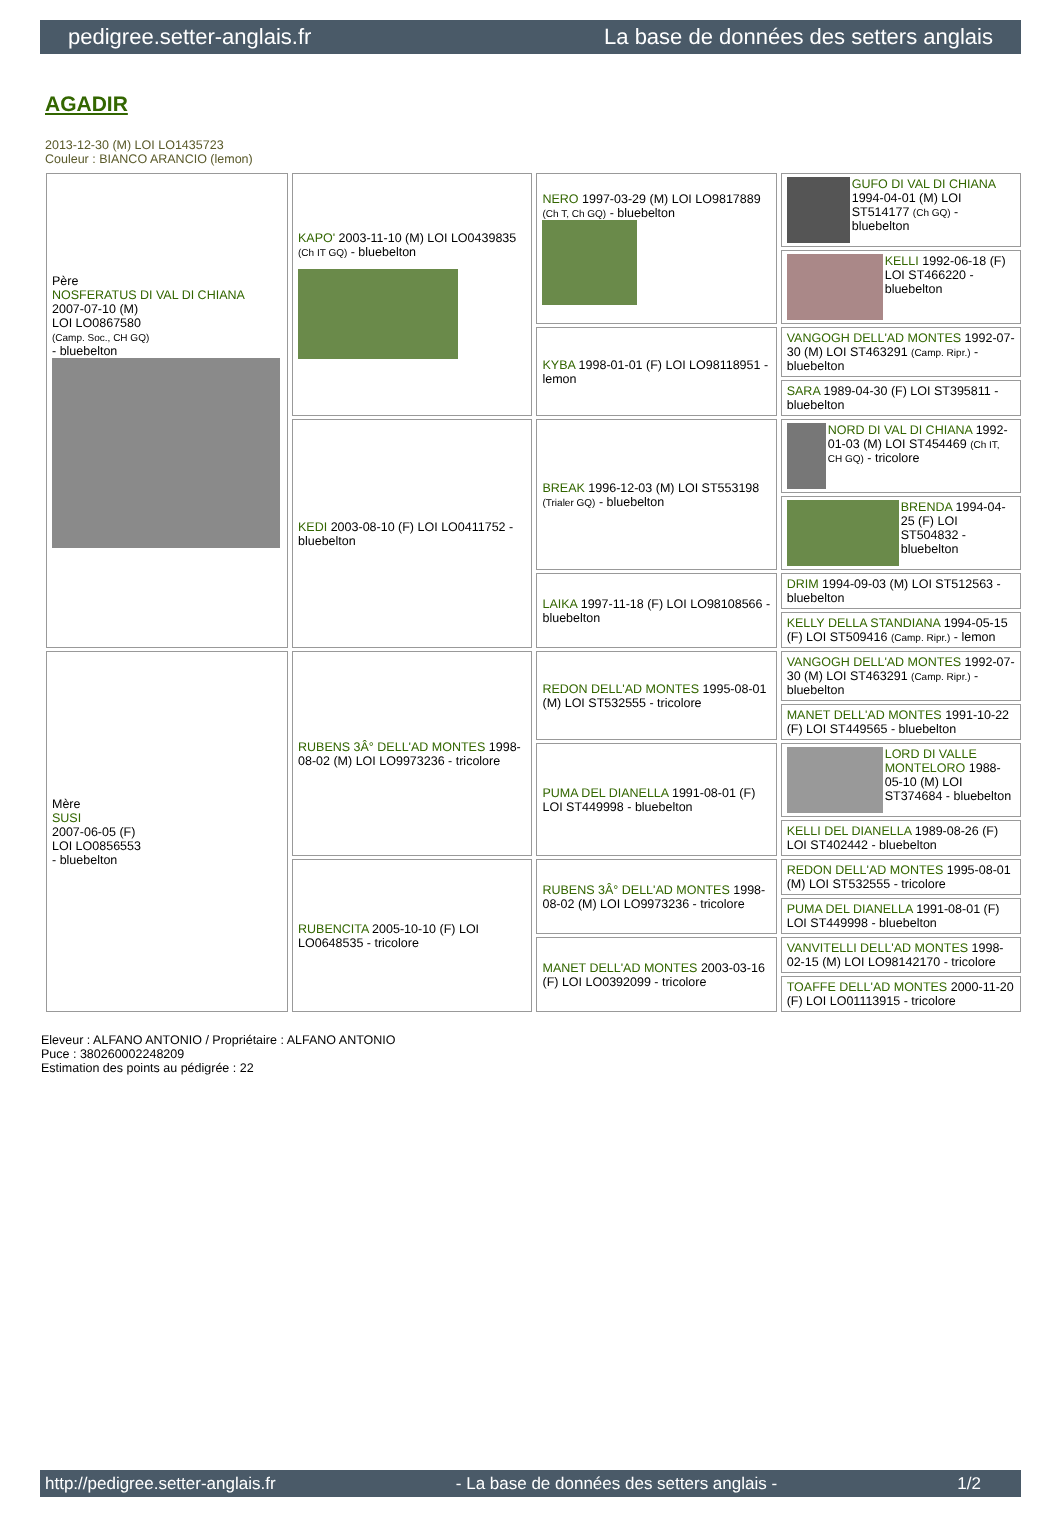pedigree.setter-anglais.fr La base de données des setters anglais
AGADIR
2013-12-30 (M) LOI LO1435723
Couleur : BIANCO ARANCIO (lemon)
| Père NOSFERATUS DI VAL DI CHIANA 2007-07-10 (M) LOI LO0867580 (Camp. Soc., CH GQ) - bluebelton | KAPO' 2003-11-10 (M) LOI LO0439835 (Ch IT GQ) - bluebelton | NERO 1997-03-29 (M) LOI LO9817889 (Ch T, Ch GQ) - bluebelton | GUFO DI VAL DI CHIANA 1994-04-01 (M) LOI ST514177 (Ch GQ) - bluebelton |
| | | | KELLI 1992-06-18 (F) LOI ST466220 - bluebelton |
| | | KYBA 1998-01-01 (F) LOI LO98118951 - lemon | VANGOGH DELL'AD MONTES 1992-07-30 (M) LOI ST463291 (Camp. Ripr.) - bluebelton |
| | | | SARA 1989-04-30 (F) LOI ST395811 - bluebelton |
| | KEDI 2003-08-10 (F) LOI LO0411752 - bluebelton | BREAK 1996-12-03 (M) LOI ST553198 (Trialer GQ) - bluebelton | NORD DI VAL DI CHIANA 1992-01-03 (M) LOI ST454469 (Ch IT, CH GQ) - tricolore |
| | | | BRENDA 1994-04-25 (F) LOI ST504832 - bluebelton |
| | | LAIKA 1997-11-18 (F) LOI LO98108566 - bluebelton | DRIM 1994-09-03 (M) LOI ST512563 - bluebelton |
| | | | KELLY DELLA STANDIANA 1994-05-15 (F) LOI ST509416 (Camp. Ripr.) - lemon |
| Mère SUSI 2007-06-05 (F) LOI LO0856553 - bluebelton | RUBENS 3Â° DELL'AD MONTES 1998-08-02 (M) LOI LO9973236 - tricolore | REDON DELL'AD MONTES 1995-08-01 (M) LOI ST532555 - tricolore | VANGOGH DELL'AD MONTES 1992-07-30 (M) LOI ST463291 (Camp. Ripr.) - bluebelton |
| | | | MANET DELL'AD MONTES 1991-10-22 (F) LOI ST449565 - bluebelton |
| | | PUMA DEL DIANELLA 1991-08-01 (F) LOI ST449998 - bluebelton | LORD DI VALLE MONTELORO 1988-05-10 (M) LOI ST374684 - bluebelton |
| | | | KELLI DEL DIANELLA 1989-08-26 (F) LOI ST402442 - bluebelton |
| | RUBENCITA 2005-10-10 (F) LOI LO0648535 - tricolore | RUBENS 3Â° DELL'AD MONTES 1998-08-02 (M) LOI LO9973236 - tricolore | REDON DELL'AD MONTES 1995-08-01 (M) LOI ST532555 - tricolore |
| | | | PUMA DEL DIANELLA 1991-08-01 (F) LOI ST449998 - bluebelton |
| | | MANET DELL'AD MONTES 2003-03-16 (F) LOI LO0392099 - tricolore | VANVITELLI DELL'AD MONTES 1998-02-15 (M) LOI LO98142170 - tricolore |
| | | | TOAFFE DELL'AD MONTES 2000-11-20 (F) LOI LO01113915 - tricolore |
Eleveur : ALFANO ANTONIO / Propriétaire : ALFANO ANTONIO
Puce : 380260002248209
Estimation des points au pédigrée : 22
http://pedigree.setter-anglais.fr - La base de données des setters anglais - 1/2